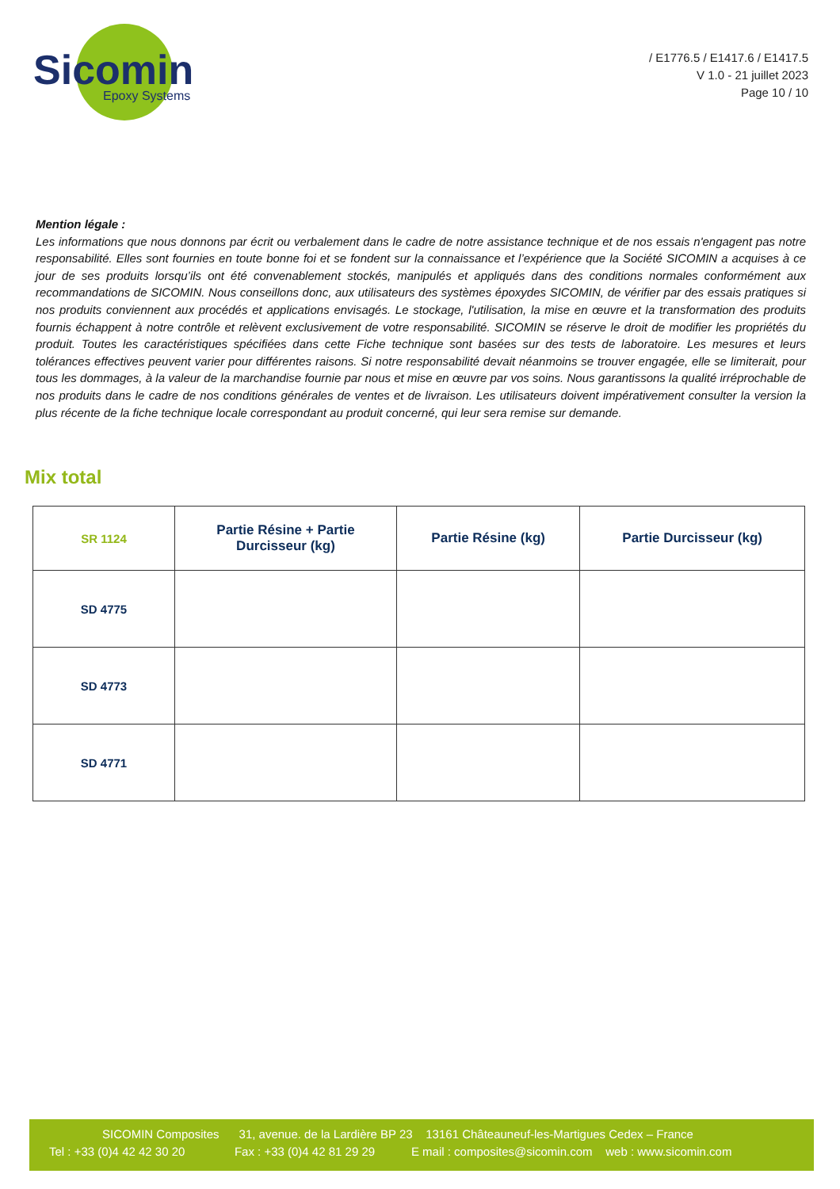Sicomin
Epoxy Systems
/ E1776.5 / E1417.6 / E1417.5
V 1.0 - 21 juillet 2023
Page 10 / 10
Mention légale :
Les informations que nous donnons par écrit ou verbalement dans le cadre de notre assistance technique et de nos essais n'engagent pas notre responsabilité. Elles sont fournies en toute bonne foi et se fondent sur la connaissance et l’expérience que la Société SICOMIN a acquises à ce jour de ses produits lorsqu’ils ont été convenablement stockés, manipulés et appliqués dans des conditions normales conformément aux recommandations de SICOMIN. Nous conseillons donc, aux utilisateurs des systèmes époxydes SICOMIN, de vérifier par des essais pratiques si nos produits conviennent aux procédés et applications envisagés. Le stockage, l'utilisation, la mise en œuvre et la transformation des produits fournis échappent à notre contrôle et relèvent exclusivement de votre responsabilité. SICOMIN se réserve le droit de modifier les propriétés du produit. Toutes les caractéristiques spécifiées dans cette Fiche technique sont basées sur des tests de laboratoire. Les mesures et leurs tolérances effectives peuvent varier pour différentes raisons. Si notre responsabilité devait néanmoins se trouver engagée, elle se limiterait, pour tous les dommages, à la valeur de la marchandise fournie par nous et mise en œuvre par vos soins. Nous garantissons la qualité irréprochable de nos produits dans le cadre de nos conditions générales de ventes et de livraison. Les utilisateurs doivent impérativement consulter la version la plus récente de la fiche technique locale correspondant au produit concerné, qui leur sera remise sur demande.
Mix total
| SR 1124 | Partie Résine + Partie Durcisseur (kg) | Partie Résine (kg) | Partie Durcisseur (kg) |
| --- | --- | --- | --- |
| SD 4775 | | | |
| SD 4773 | | | |
| SD 4771 | | | |
SICOMIN Composites 31, avenue. de la Lardière BP 23 13161 Châteauneuf-les-Martigues Cedex – France
Tel : +33 (0)4 42 42 30 20 Fax : +33 (0)4 42 81 29 29 E mail : composites@sicomin.com web : www.sicomin.com